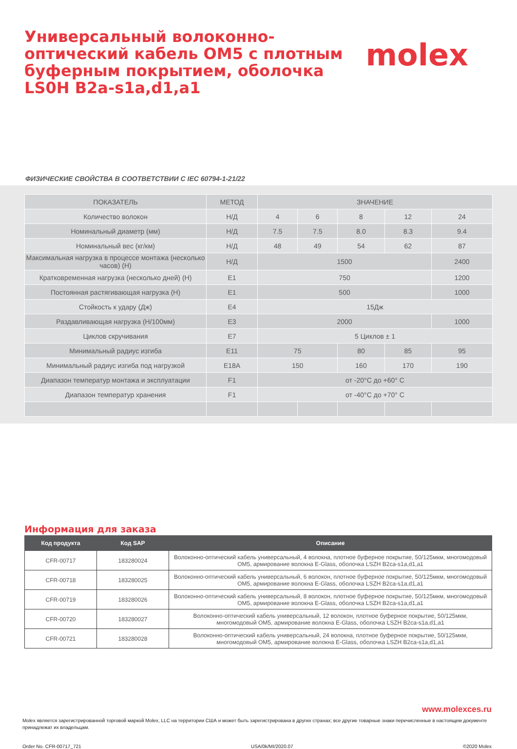Универсальный волоконно-оптический кабель OM5 с плотным буферным покрытием, оболочка LS0H B2a-s1a,d1,a1
molex
ФИЗИЧЕСКИЕ СВОЙСТВА В СООТВЕТСТВИИ С IEC 60794-1-21/22
| ПОКАЗАТЕЛЬ | МЕТОД | ЗНАЧЕНИЕ | | | | |
| --- | --- | --- | --- | --- | --- | --- |
| Количество волокон | Н/Д | 4 | 6 | 8 | 12 | 24 |
| Номинальный диаметр (мм) | Н/Д | 7.5 | 7.5 | 8.0 | 8.3 | 9.4 |
| Номинальный вес (кг/км) | Н/Д | 48 | 49 | 54 | 62 | 87 |
| Максимальная нагрузка в процессе монтажа (несколько часов) (Н) | Н/Д | 1500 | | | | 2400 |
| Кратковременная нагрузка (несколько дней) (Н) | E1 | 750 | | | | 1200 |
| Постоянная растягивающая нагрузка (Н) | E1 | 500 | | | | 1000 |
| Стойкость к удару (Дж) | E4 | 15Дж | | | | |
| Раздавливающая нагрузка (Н/100мм) | E3 | 2000 | | | | 1000 |
| Циклов скручивания | E7 | 5 Циклов ± 1 | | | | |
| Минимальный радиус изгиба | E11 | 75 | | 80 | 85 | 95 |
| Минимальный радиус изгиба под нагрузкой | E18A | 150 | | 160 | 170 | 190 |
| Диапазон температур монтажа и эксплуатации | F1 | от -20°C до +60° C | | | | |
| Диапазон температур хранения | F1 | от -40°C до +70° C | | | | |
Информация для заказа
| Код продукта | Код SAP | Описание |
| --- | --- | --- |
| CFR-00717 | 183280024 | Волоконно-оптический кабель универсальный, 4 волокна, плотное буферное покрытие, 50/125мкм, многомодовый OM5, армирование волокна E-Glass, оболочка LSZH B2ca-s1a,d1,a1 |
| CFR-00718 | 183280025 | Волоконно-оптический кабель универсальный, 6 волокон, плотное буферное покрытие, 50/125мкм, многомодовый OM5, армирование волокна E-Glass, оболочка LSZH B2ca-s1a,d1,a1 |
| CFR-00719 | 183280026 | Волоконно-оптический кабель универсальный, 8 волокон, плотное буферное покрытие, 50/125мкм, многомодовый OM5, армирование волокна E-Glass, оболочка LSZH B2ca-s1a,d1,a1 |
| CFR-00720 | 183280027 | Волоконно-оптический кабель универсальный, 12 волокон, плотное буферное покрытие, 50/125мкм, многомодовый OM5, армирование волокна E-Glass, оболочка LSZH B2ca-s1a,d1,a1 |
| CFR-00721 | 183280028 | Волоконно-оптический кабель универсальный, 24 волокна, плотное буферное покрытие, 50/125мкм, многомодовый OM5, армирование волокна E-Glass, оболочка LSZH B2ca-s1a,d1,a1 |
www.molexces.ru
Molex является зарегистрированной торговой маркой Molex, LLC на территории США и может быть зарегистрирована в других странах; все другие товарные знаки перечисленные в настоящем документе принадлежат их владельцам.
Order No. CFR-00717_721 USA/0k/MI/2020.07 ©2020 Molex